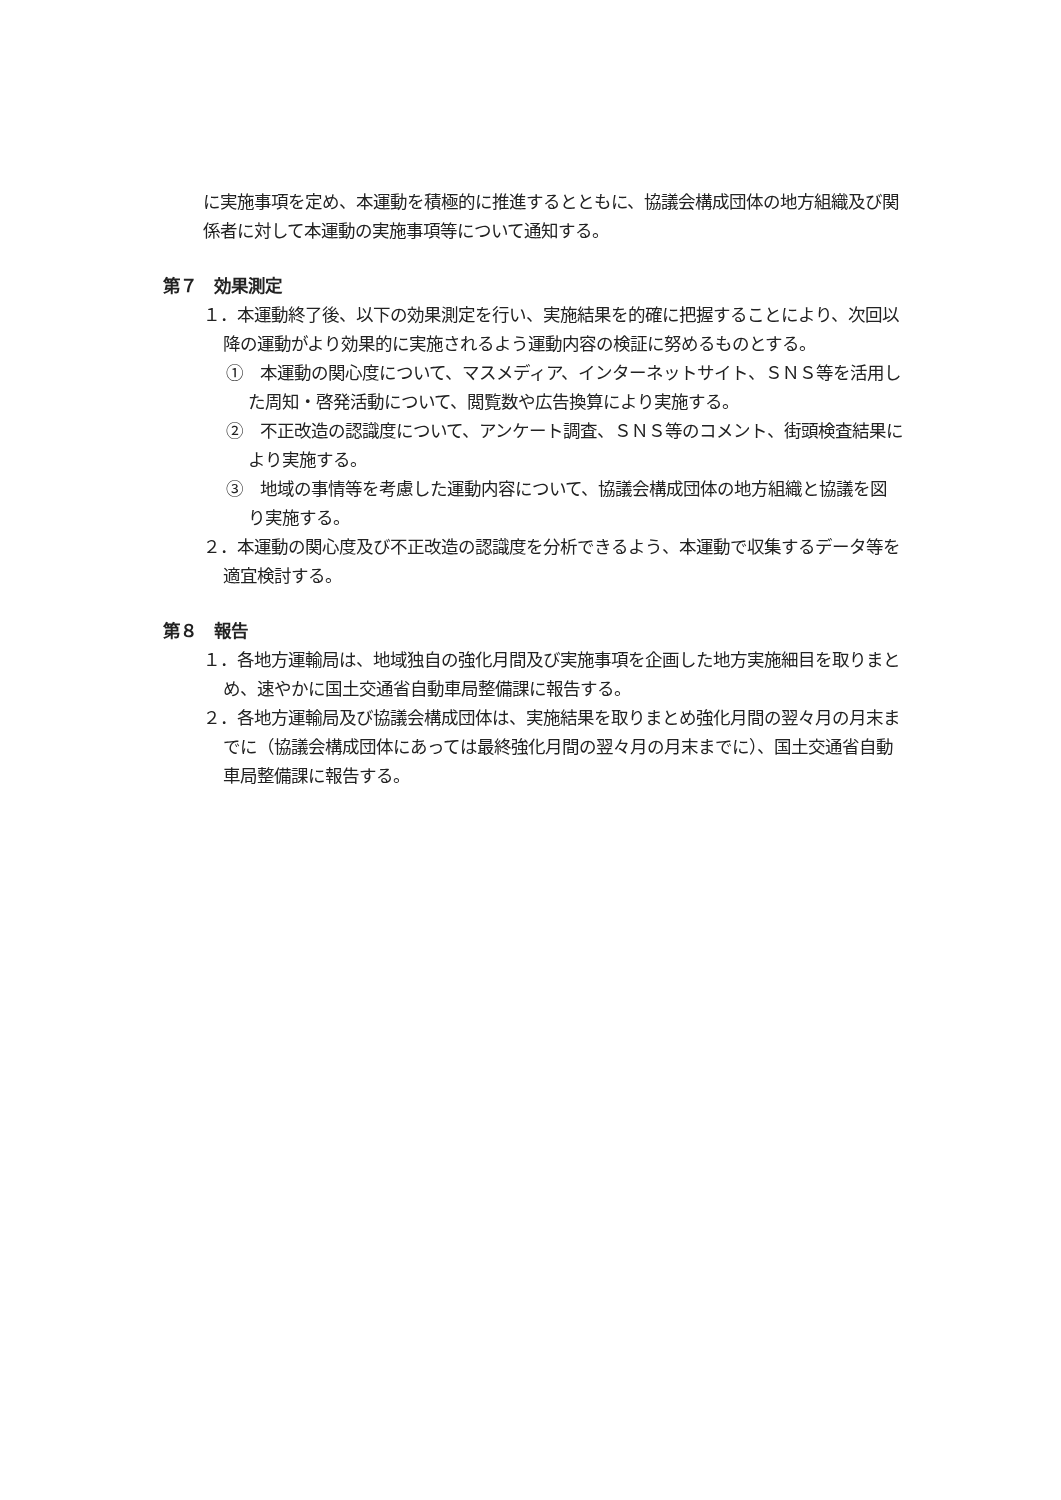に実施事項を定め、本運動を積極的に推進するとともに、協議会構成団体の地方組織及び関係者に対して本運動の実施事項等について通知する。
第７　効果測定
１．本運動終了後、以下の効果測定を行い、実施結果を的確に把握することにより、次回以降の運動がより効果的に実施されるよう運動内容の検証に努めるものとする。
①　本運動の関心度について、マスメディア、インターネットサイト、ＳＮＳ等を活用した周知・啓発活動について、閲覧数や広告換算により実施する。
②　不正改造の認識度について、アンケート調査、ＳＮＳ等のコメント、街頭検査結果により実施する。
③　地域の事情等を考慮した運動内容について、協議会構成団体の地方組織と協議を図り実施する。
２．本運動の関心度及び不正改造の認識度を分析できるよう、本運動で収集するデータ等を適宜検討する。
第８　報告
１．各地方運輸局は、地域独自の強化月間及び実施事項を企画した地方実施細目を取りまとめ、速やかに国土交通省自動車局整備課に報告する。
２．各地方運輸局及び協議会構成団体は、実施結果を取りまとめ強化月間の翌々月の月末までに（協議会構成団体にあっては最終強化月間の翌々月の月末までに）、国土交通省自動車局整備課に報告する。